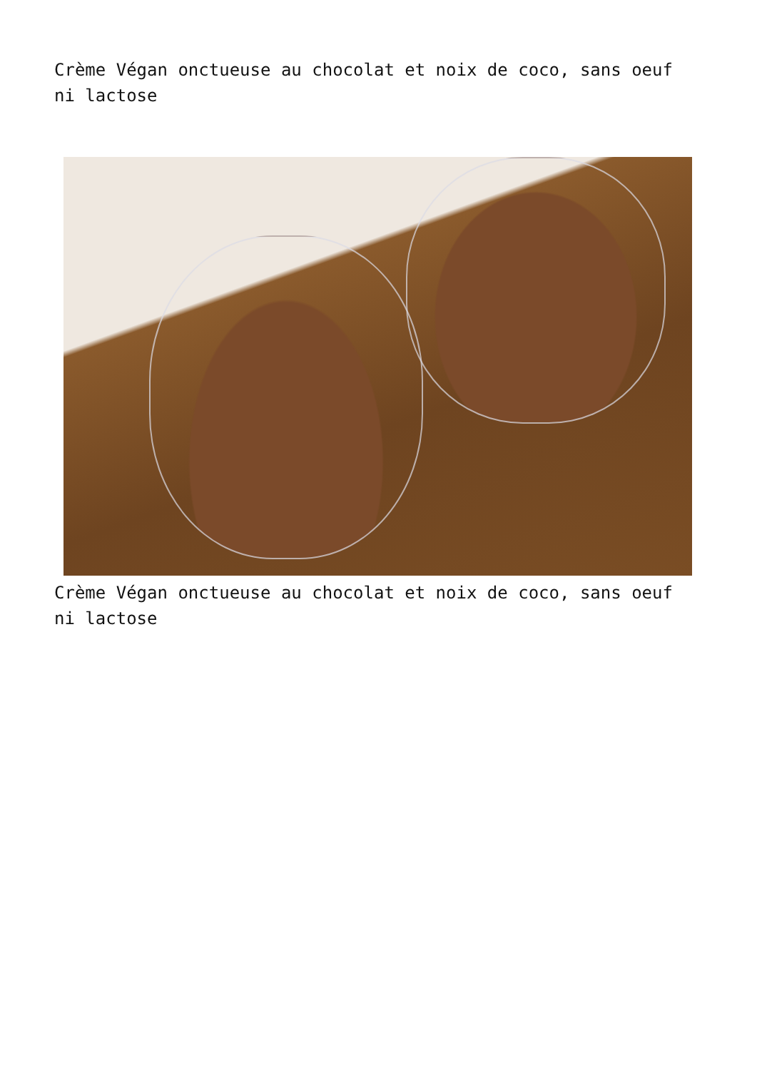Crème Végan onctueuse au chocolat et noix de coco, sans oeuf ni lactose
Crème Végan onctueuse au chocolat et noix de coco, sans oeuf ni lactose